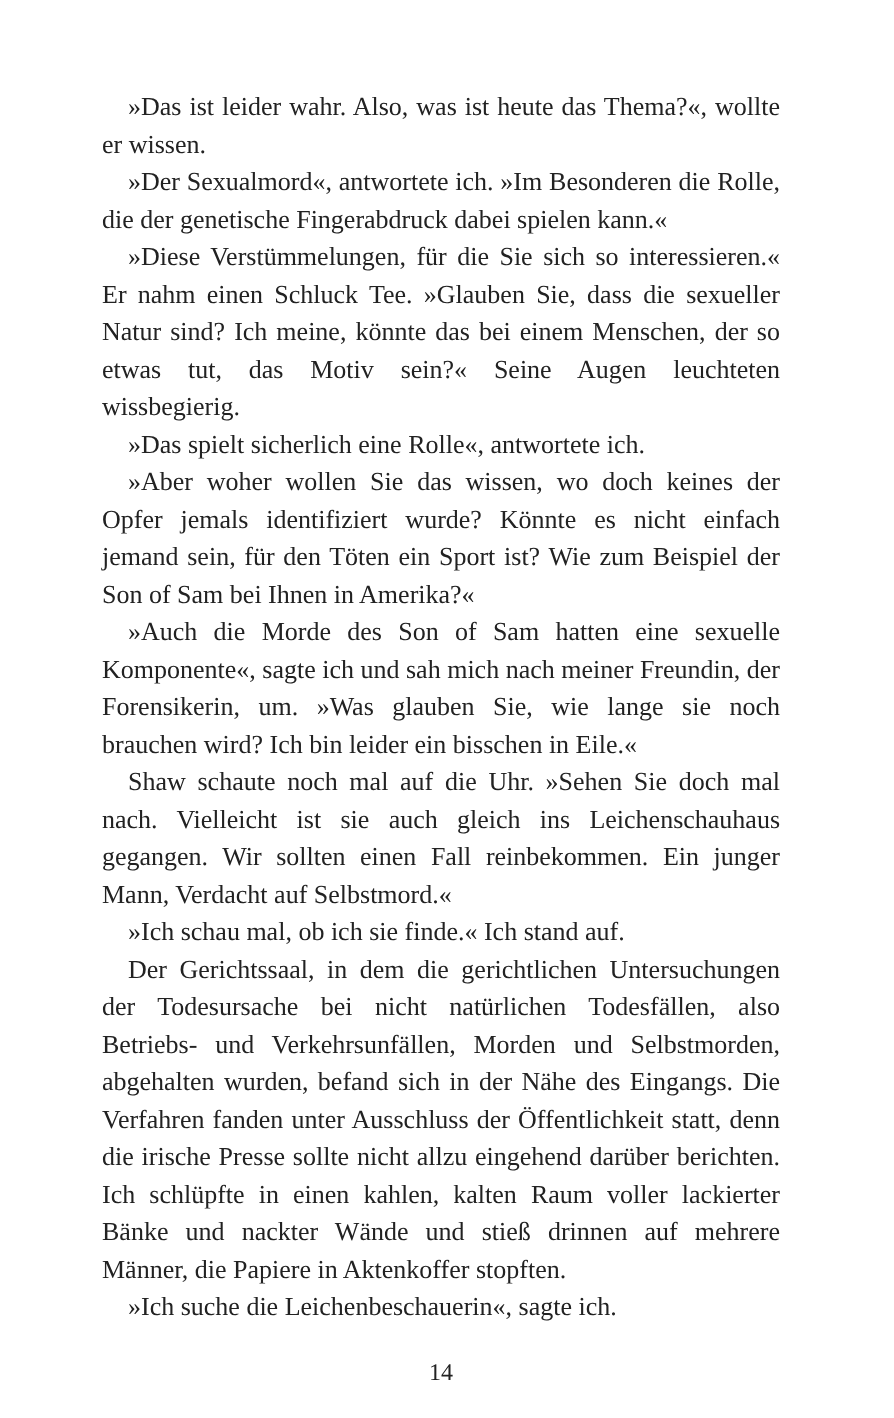»Das ist leider wahr. Also, was ist heute das Thema?«, wollte er wissen.
»Der Sexualmord«, antwortete ich. »Im Besonderen die Rolle, die der genetische Fingerabdruck dabei spielen kann.«
»Diese Verstümmelungen, für die Sie sich so interessieren.« Er nahm einen Schluck Tee. »Glauben Sie, dass die sexueller Natur sind? Ich meine, könnte das bei einem Menschen, der so etwas tut, das Motiv sein?« Seine Augen leuchteten wissbegierig.
»Das spielt sicherlich eine Rolle«, antwortete ich.
»Aber woher wollen Sie das wissen, wo doch keines der Opfer jemals identifiziert wurde? Könnte es nicht einfach jemand sein, für den Töten ein Sport ist? Wie zum Beispiel der Son of Sam bei Ihnen in Amerika?«
»Auch die Morde des Son of Sam hatten eine sexuelle Komponente«, sagte ich und sah mich nach meiner Freundin, der Forensikerin, um. »Was glauben Sie, wie lange sie noch brauchen wird? Ich bin leider ein bisschen in Eile.«
Shaw schaute noch mal auf die Uhr. »Sehen Sie doch mal nach. Vielleicht ist sie auch gleich ins Leichenschauhaus gegangen. Wir sollten einen Fall reinbekommen. Ein junger Mann, Verdacht auf Selbstmord.«
»Ich schau mal, ob ich sie finde.« Ich stand auf.
Der Gerichtssaal, in dem die gerichtlichen Untersuchungen der Todesursache bei nicht natürlichen Todesfällen, also Betriebs- und Verkehrsunfällen, Morden und Selbstmorden, abgehalten wurden, befand sich in der Nähe des Eingangs. Die Verfahren fanden unter Ausschluss der Öffentlichkeit statt, denn die irische Presse sollte nicht allzu eingehend darüber berichten. Ich schlüpfte in einen kahlen, kalten Raum voller lackierter Bänke und nackter Wände und stieß drinnen auf mehrere Männer, die Papiere in Aktenkoffer stopften.
»Ich suche die Leichenbeschauerin«, sagte ich.
14